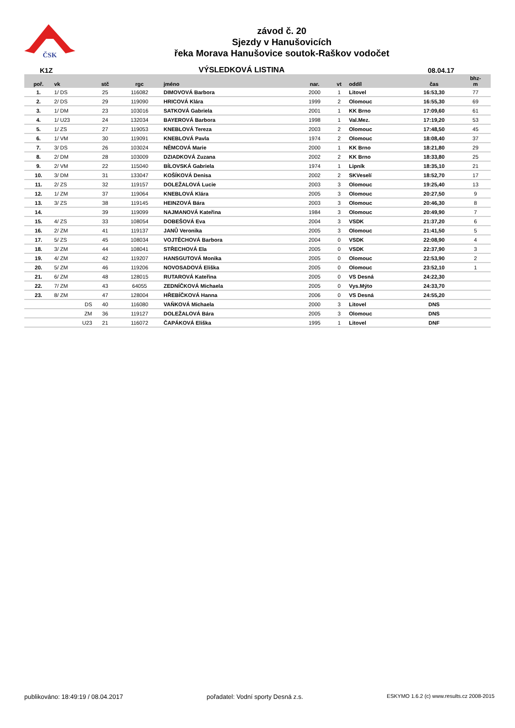ČSK
závod č. 20
Sjezdy v Hanušovicích
řeka Morava Hanušovice soutok-Raškov vodočet
K1Z VÝSLEDKOVÁ LISTINA 08.04.17
| poř. | vk | stč | rgc | jméno | nar. | vt | oddíl | čas | bhz- m |
| --- | --- | --- | --- | --- | --- | --- | --- | --- | --- |
| 1. | 1/ DS | 25 | 116082 | DIMOVOVÁ Barbora | 2000 | 1 | Litovel | 16:53,30 | 77 |
| 2. | 2/ DS | 29 | 119090 | HRICOVÁ Klára | 1999 | 2 | Olomouc | 16:55,30 | 69 |
| 3. | 1/ DM | 23 | 103016 | SATKOVÁ Gabriela | 2001 | 1 | KK Brno | 17:09,60 | 61 |
| 4. | 1/ U23 | 24 | 132034 | BAYEROVÁ Barbora | 1998 | 1 | Val.Mez. | 17:19,20 | 53 |
| 5. | 1/ ZS | 27 | 119053 | KNEBLOVÁ Tereza | 2003 | 2 | Olomouc | 17:48,50 | 45 |
| 6. | 1/ VM | 30 | 119091 | KNEBLOVÁ Pavla | 1974 | 2 | Olomouc | 18:08,40 | 37 |
| 7. | 3/ DS | 26 | 103024 | NĚMCOVÁ Marie | 2000 | 1 | KK Brno | 18:21,80 | 29 |
| 8. | 2/ DM | 28 | 103009 | DZIADKOVÁ Zuzana | 2002 | 2 | KK Brno | 18:33,80 | 25 |
| 9. | 2/ VM | 22 | 115040 | BÍLOVSKÁ Gabriela | 1974 | 1 | Lipník | 18:35,10 | 21 |
| 10. | 3/ DM | 31 | 133047 | KOŠÍKOVÁ Denisa | 2002 | 2 | SKVeselí | 18:52,70 | 17 |
| 11. | 2/ ZS | 32 | 119157 | DOLEŽALOVÁ Lucie | 2003 | 3 | Olomouc | 19:25,40 | 13 |
| 12. | 1/ ZM | 37 | 119064 | KNEBLOVÁ Klára | 2005 | 3 | Olomouc | 20:27,50 | 9 |
| 13. | 3/ ZS | 38 | 119145 | HEINZOVÁ Bára | 2003 | 3 | Olomouc | 20:46,30 | 8 |
| 14. | | 39 | 119099 | NAJMANOVÁ Kateřina | 1984 | 3 | Olomouc | 20:49,90 | 7 |
| 15. | 4/ ZS | 33 | 108054 | DOBEŠOVÁ Eva | 2004 | 3 | VSDK | 21:37,20 | 6 |
| 16. | 2/ ZM | 41 | 119137 | JANŮ Veronika | 2005 | 3 | Olomouc | 21:41,50 | 5 |
| 17. | 5/ ZS | 45 | 108034 | VOJTĚCHOVÁ Barbora | 2004 | 0 | VSDK | 22:08,90 | 4 |
| 18. | 3/ ZM | 44 | 108041 | STŘECHOVÁ Ela | 2005 | 0 | VSDK | 22:37,90 | 3 |
| 19. | 4/ ZM | 42 | 119207 | HANSGUTOVÁ Monika | 2005 | 0 | Olomouc | 22:53,90 | 2 |
| 20. | 5/ ZM | 46 | 119206 | NOVOSADOVÁ Eliška | 2005 | 0 | Olomouc | 23:52,10 | 1 |
| 21. | 6/ ZM | 48 | 128015 | RUTAROVÁ Kateřina | 2005 | 0 | VS Desná | 24:22,30 | |
| 22. | 7/ ZM | 43 | 64055 | ZEDNÍČKOVÁ Michaela | 2005 | 0 | Vys.Mýto | 24:33,70 | |
| 23. | 8/ ZM | 47 | 128004 | HŘEBÍČKOVÁ Hanna | 2006 | 0 | VS Desná | 24:55,20 | |
| | DS | 40 | 116080 | VAŇKOVÁ Michaela | 2000 | 3 | Litovel | DNS | |
| | ZM | 36 | 119127 | DOLEŽALOVÁ Bára | 2005 | 3 | Olomouc | DNS | |
| | U23 | 21 | 116072 | ČAPÁKOVÁ Eliška | 1995 | 1 | Litovel | DNF | |
publikováno: 18:49:19 / 08.04.2017 pořadatel: Vodní sporty Desná z.s. ESKYMO 1.6.2 (c) www.results.cz 2008-2015